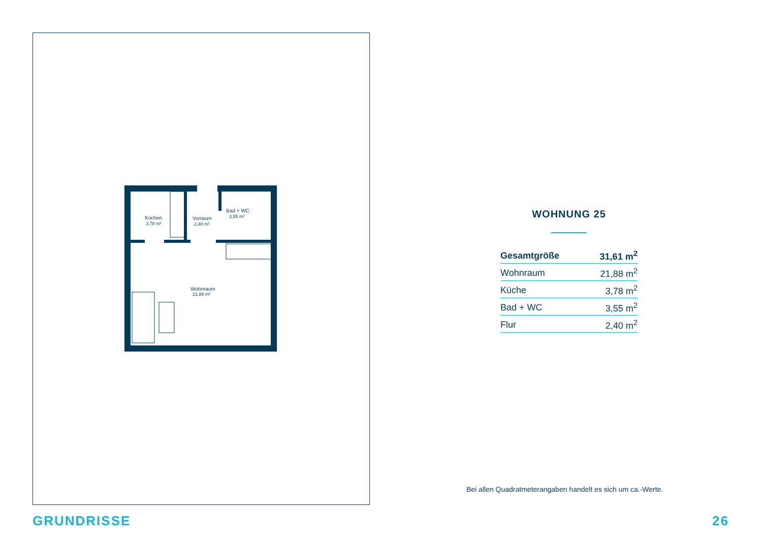Kochen
3,78 m²
Vorraum
2,40 m²
Bad + WC
3,55 m²
Wohnraum
21,88 m²
WOHNUNG 25
| Gesamtgröße | 31,61 m<sup>2</sup> |
| Wohnraum | 21,88 m<sup>2</sup> |
| Küche | 3,78 m<sup>2</sup> |
| Bad + WC | 3,55 m<sup>2</sup> |
| Flur | 2,40 m<sup>2</sup> |
Bei allen Quadratmeterangaben handelt es sich um ca.-Werte.
GRUNDRISSE 26